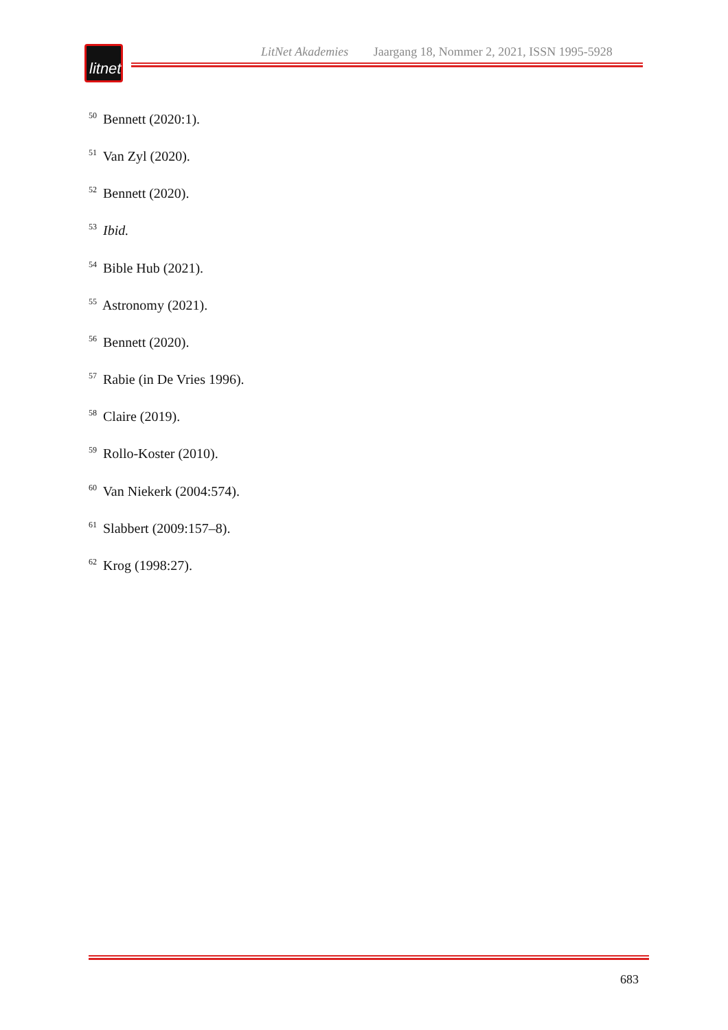litnet
LitNet Akademies Jaargang 18, Nommer 2, 2021, ISSN 1995-5928
<sup>50</sup> Bennett (2020:1).
<sup>51</sup> Van Zyl (2020).
<sup>52</sup> Bennett (2020).
<sup>53</sup> Ibid.
<sup>54</sup> Bible Hub (2021).
<sup>55</sup> Astronomy (2021).
<sup>56</sup> Bennett (2020).
<sup>57</sup> Rabie (in De Vries 1996).
<sup>58</sup> Claire (2019).
<sup>59</sup> Rollo-Koster (2010).
<sup>60</sup> Van Niekerk (2004:574).
<sup>61</sup> Slabbert (2009:157–8).
<sup>62</sup> Krog (1998:27).
683